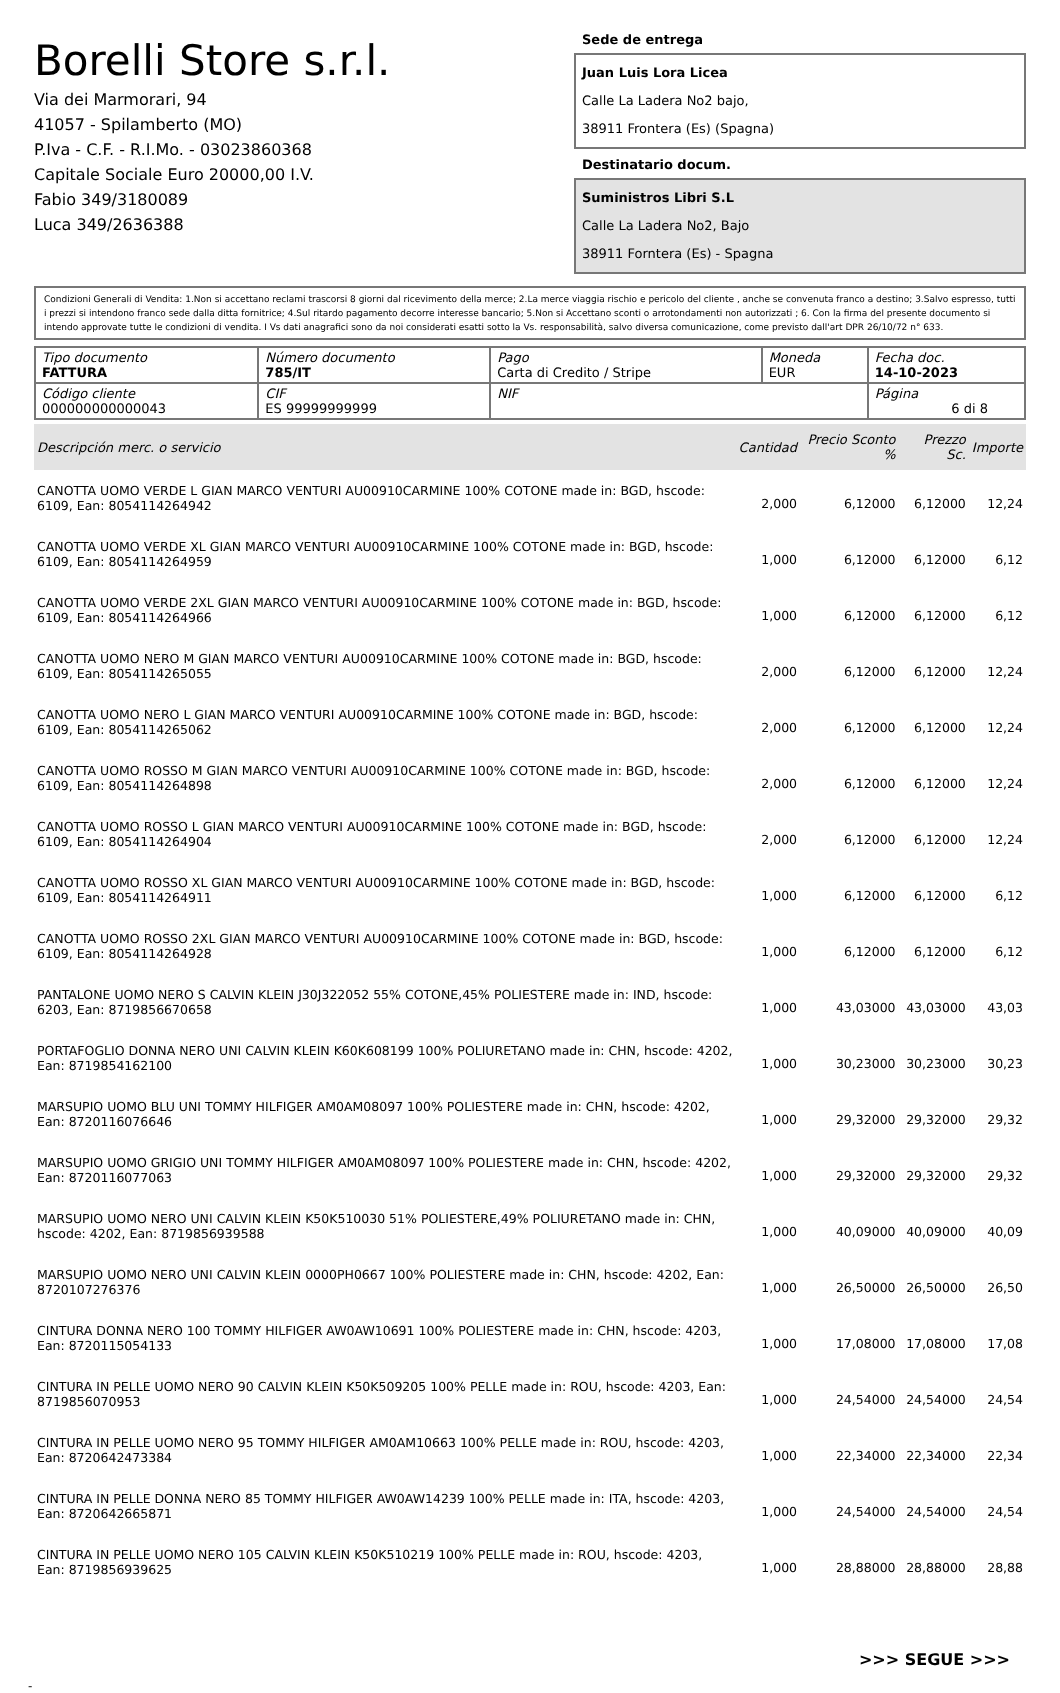Borelli Store s.r.l.
Via dei Marmorari, 94
41057 - Spilamberto (MO)
P.Iva - C.F. - R.I.Mo. - 03023860368
Capitale Sociale Euro 20000,00 I.V.
Fabio 349/3180089
Luca 349/2636388
Sede de entrega
Juan Luis Lora Licea
Calle La Ladera No2 bajo,
38911 Frontera (Es) (Spagna)
Destinatario docum.
Suministros Libri S.L
Calle La Ladera No2, Bajo
38911 Forntera (Es) - Spagna
Condizioni Generali di Vendita: 1.Non si accettano reclami trascorsi 8 giorni dal ricevimento della merce; 2.La merce viaggia rischio e pericolo del cliente , anche se convenuta franco a destino; 3.Salvo espresso, tutti i prezzi si intendono franco sede dalla ditta fornitrice; 4.Sul ritardo pagamento decorre interesse bancario; 5.Non si Accettano sconti o arrotondamenti non autorizzati ; 6. Con la firma del presente documento si intendo approvate tutte le condizioni di vendita. I Vs dati anagrafici sono da noi considerati esatti sotto la Vs. responsabilità, salvo diversa comunicazione, come previsto dall'art DPR 26/10/72 n° 633.
| Tipo documento FATTURA | Número documento 785/IT | Pago Carta di Credito / Stripe | Moneda EUR | Fecha doc. 14-10-2023 |
| Código cliente 000000000000043 | CIF ES 99999999999 | NIF | | Página 6 di 8 |
| Descripción merc. o servicio | Cantidad | Precio Sconto % | Prezzo Sc. | Importe |
| --- | --- | --- | --- | --- |
| CANOTTA UOMO VERDE L GIAN MARCO VENTURI AU00910CARMINE 100% COTONE made in: BGD, hscode: 6109, Ean: 8054114264942 | 2,000 | 6,12000 | 6,12000 | 12,24 |
| CANOTTA UOMO VERDE XL GIAN MARCO VENTURI AU00910CARMINE 100% COTONE made in: BGD, hscode: 6109, Ean: 8054114264959 | 1,000 | 6,12000 | 6,12000 | 6,12 |
| CANOTTA UOMO VERDE 2XL GIAN MARCO VENTURI AU00910CARMINE 100% COTONE made in: BGD, hscode: 6109, Ean: 8054114264966 | 1,000 | 6,12000 | 6,12000 | 6,12 |
| CANOTTA UOMO NERO M GIAN MARCO VENTURI AU00910CARMINE 100% COTONE made in: BGD, hscode: 6109, Ean: 8054114265055 | 2,000 | 6,12000 | 6,12000 | 12,24 |
| CANOTTA UOMO NERO L GIAN MARCO VENTURI AU00910CARMINE 100% COTONE made in: BGD, hscode: 6109, Ean: 8054114265062 | 2,000 | 6,12000 | 6,12000 | 12,24 |
| CANOTTA UOMO ROSSO M GIAN MARCO VENTURI AU00910CARMINE 100% COTONE made in: BGD, hscode: 6109, Ean: 8054114264898 | 2,000 | 6,12000 | 6,12000 | 12,24 |
| CANOTTA UOMO ROSSO L GIAN MARCO VENTURI AU00910CARMINE 100% COTONE made in: BGD, hscode: 6109, Ean: 8054114264904 | 2,000 | 6,12000 | 6,12000 | 12,24 |
| CANOTTA UOMO ROSSO XL GIAN MARCO VENTURI AU00910CARMINE 100% COTONE made in: BGD, hscode: 6109, Ean: 8054114264911 | 1,000 | 6,12000 | 6,12000 | 6,12 |
| CANOTTA UOMO ROSSO 2XL GIAN MARCO VENTURI AU00910CARMINE 100% COTONE made in: BGD, hscode: 6109, Ean: 8054114264928 | 1,000 | 6,12000 | 6,12000 | 6,12 |
| PANTALONE UOMO NERO S CALVIN KLEIN J30J322052 55% COTONE,45% POLIESTERE made in: IND, hscode: 6203, Ean: 8719856670658 | 1,000 | 43,03000 | 43,03000 | 43,03 |
| PORTAFOGLIO DONNA NERO UNI CALVIN KLEIN K60K608199 100% POLIURETANO made in: CHN, hscode: 4202, Ean: 8719854162100 | 1,000 | 30,23000 | 30,23000 | 30,23 |
| MARSUPIO UOMO BLU UNI TOMMY HILFIGER AM0AM08097 100% POLIESTERE made in: CHN, hscode: 4202, Ean: 8720116076646 | 1,000 | 29,32000 | 29,32000 | 29,32 |
| MARSUPIO UOMO GRIGIO UNI TOMMY HILFIGER AM0AM08097 100% POLIESTERE made in: CHN, hscode: 4202, Ean: 8720116077063 | 1,000 | 29,32000 | 29,32000 | 29,32 |
| MARSUPIO UOMO NERO UNI CALVIN KLEIN K50K510030 51% POLIESTERE,49% POLIURETANO made in: CHN, hscode: 4202, Ean: 8719856939588 | 1,000 | 40,09000 | 40,09000 | 40,09 |
| MARSUPIO UOMO NERO UNI CALVIN KLEIN 0000PH0667 100% POLIESTERE made in: CHN, hscode: 4202, Ean: 8720107276376 | 1,000 | 26,50000 | 26,50000 | 26,50 |
| CINTURA DONNA NERO 100 TOMMY HILFIGER AW0AW10691 100% POLIESTERE made in: CHN, hscode: 4203, Ean: 8720115054133 | 1,000 | 17,08000 | 17,08000 | 17,08 |
| CINTURA IN PELLE UOMO NERO 90 CALVIN KLEIN K50K509205 100% PELLE made in: ROU, hscode: 4203, Ean: 8719856070953 | 1,000 | 24,54000 | 24,54000 | 24,54 |
| CINTURA IN PELLE UOMO NERO 95 TOMMY HILFIGER AM0AM10663 100% PELLE made in: ROU, hscode: 4203, Ean: 8720642473384 | 1,000 | 22,34000 | 22,34000 | 22,34 |
| CINTURA IN PELLE DONNA NERO 85 TOMMY HILFIGER AW0AW14239 100% PELLE made in: ITA, hscode: 4203, Ean: 8720642665871 | 1,000 | 24,54000 | 24,54000 | 24,54 |
| CINTURA IN PELLE UOMO NERO 105 CALVIN KLEIN K50K510219 100% PELLE made in: ROU, hscode: 4203, Ean: 8719856939625 | 1,000 | 28,88000 | 28,88000 | 28,88 |
>>> SEGUE >>>
-